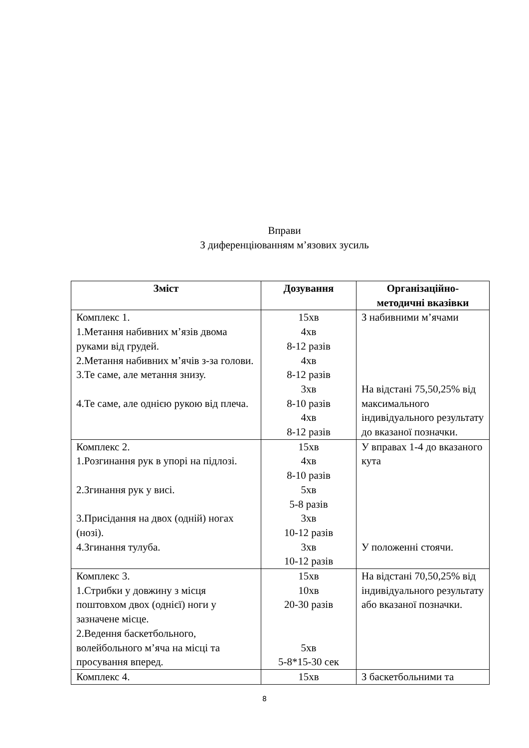Вправи
З диференціюванням м’язових зусиль
| Зміст | Дозування | Організаційно- методичні вказівки |
| --- | --- | --- |
| Комплекс 1. 1.Метання набивних м’язів двома руками від грудей. 2.Метання набивних м’ячів з-за голови. 3.Те саме, але метання знизу. 4.Те саме, але однією рукою від плеча. | 15хв 4хв 8-12 разів 4хв 8-12 разів 3хв 8-10 разів 4хв 8-12 разів | З набивними м’ячами На відстані 75,50,25% від максимального індивідуального результату до вказаної позначки. |
| Комплекс 2. 1.Розгинання рук в упорі на підлозі. 2.Згинання рук у висі. 3.Присідання на двох (одній) ногах (нозі). 4.Згинання тулуба. | 15хв 4хв 8-10 разів 5хв 5-8 разів 3хв 10-12 разів 3хв 10-12 разів | У вправах 1-4 до вказаного кута У положенні стоячи. |
| Комплекс 3. 1.Стрибки у довжину з місця поштовхом двох (однієї) ноги у зазначене місце. 2.Ведення баскетбольного, волейбольного м’яча на місці та просування вперед. | 15хв 10хв 20-30 разів 5хв 5-8*15-30 сек | На відстані 70,50,25% від індивідуального результату або вказаної позначки. |
| Комплекс 4. | 15хв | З баскетбольними та |
8